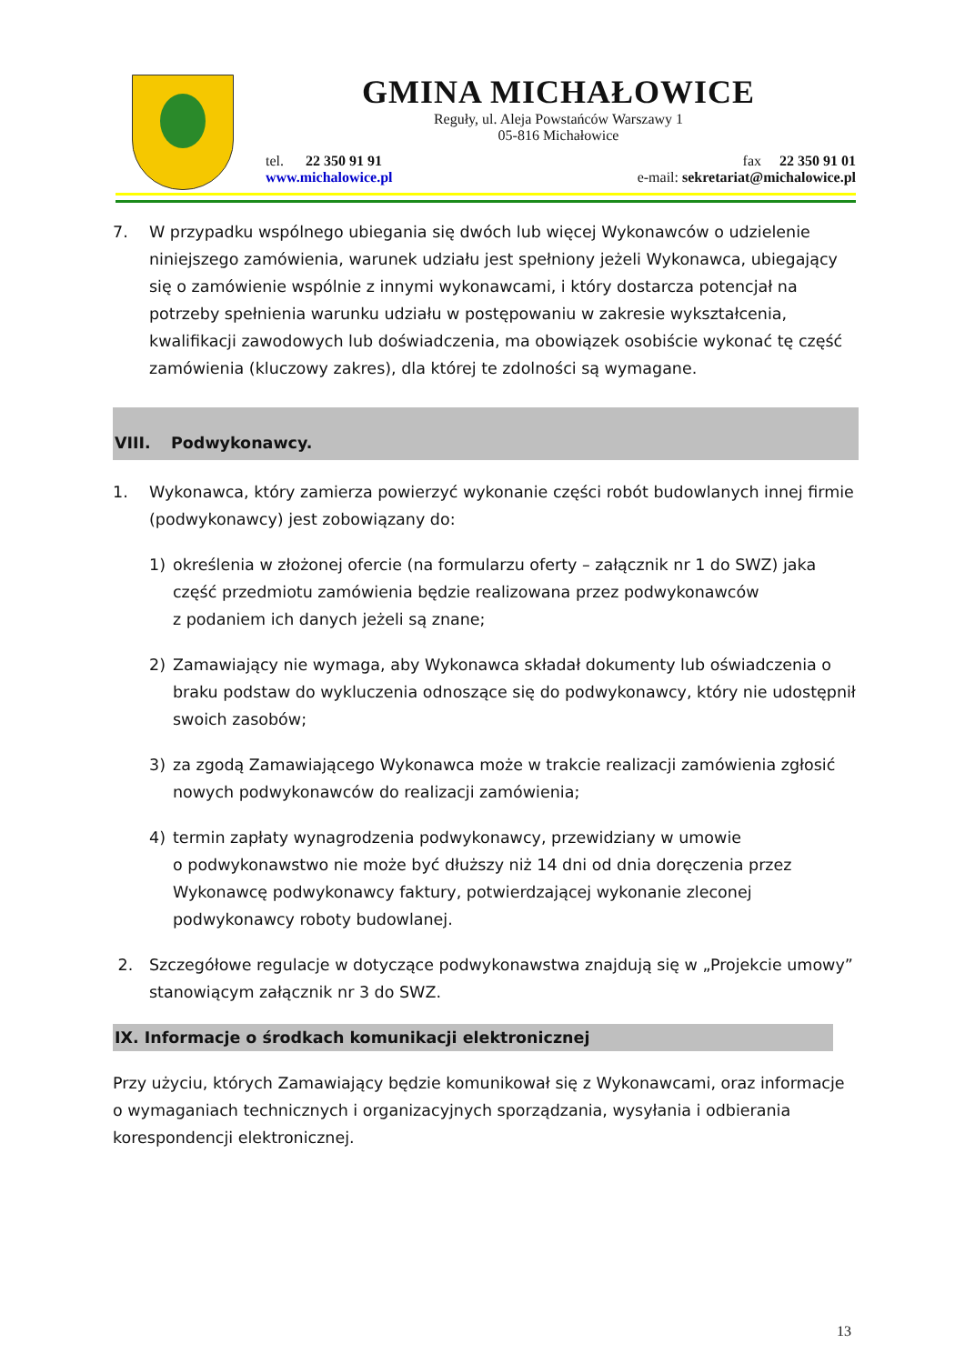GMINA MICHAŁOWICE
Reguły, ul. Aleja Powstańców Warszawy 1
05-816 Michałowice
tel. 22 350 91 91
www.michalowice.pl
fax 22 350 91 01
e-mail: sekretariat@michalowice.pl
7. W przypadku wspólnego ubiegania się dwóch lub więcej Wykonawców o udzielenie niniejszego zamówienia, warunek udziału jest spełniony jeżeli Wykonawca, ubiegający się o zamówienie wspólnie z innymi wykonawcami, i który dostarcza potencjał na potrzeby spełnienia warunku udziału w postępowaniu w zakresie wykształcenia, kwalifikacji zawodowych lub doświadczenia, ma obowiązek osobiście wykonać tę część zamówienia (kluczowy zakres), dla której te zdolności są wymagane.
VIII. Podwykonawcy.
1. Wykonawca, który zamierza powierzyć wykonanie części robót budowlanych innej firmie (podwykonawcy) jest zobowiązany do:
1) określenia w złożonej ofercie (na formularzu oferty – załącznik nr 1 do SWZ) jaka część przedmiotu zamówienia będzie realizowana przez podwykonawców
z podaniem ich danych jeżeli są znane;
2) Zamawiający nie wymaga, aby Wykonawca składał dokumenty lub oświadczenia o braku podstaw do wykluczenia odnoszące się do podwykonawcy, który nie udostępnił swoich zasobów;
3) za zgodą Zamawiającego Wykonawca może w trakcie realizacji zamówienia zgłosić nowych podwykonawców do realizacji zamówienia;
4) termin zapłaty wynagrodzenia podwykonawcy, przewidziany w umowie
o podwykonawstwo nie może być dłuższy niż 14 dni od dnia doręczenia przez Wykonawcę podwykonawcy faktury, potwierdzającej wykonanie zleconej podwykonawcy roboty budowlanej.
2. Szczegółowe regulacje w dotyczące podwykonawstwa znajdują się w „Projekcie umowy” stanowiącym załącznik nr 3 do SWZ.
IX. Informacje o środkach komunikacji elektronicznej
Przy użyciu, których Zamawiający będzie komunikował się z Wykonawcami, oraz informacje o wymaganiach technicznych i organizacyjnych sporządzania, wysyłania i odbierania korespondencji elektronicznej.
13